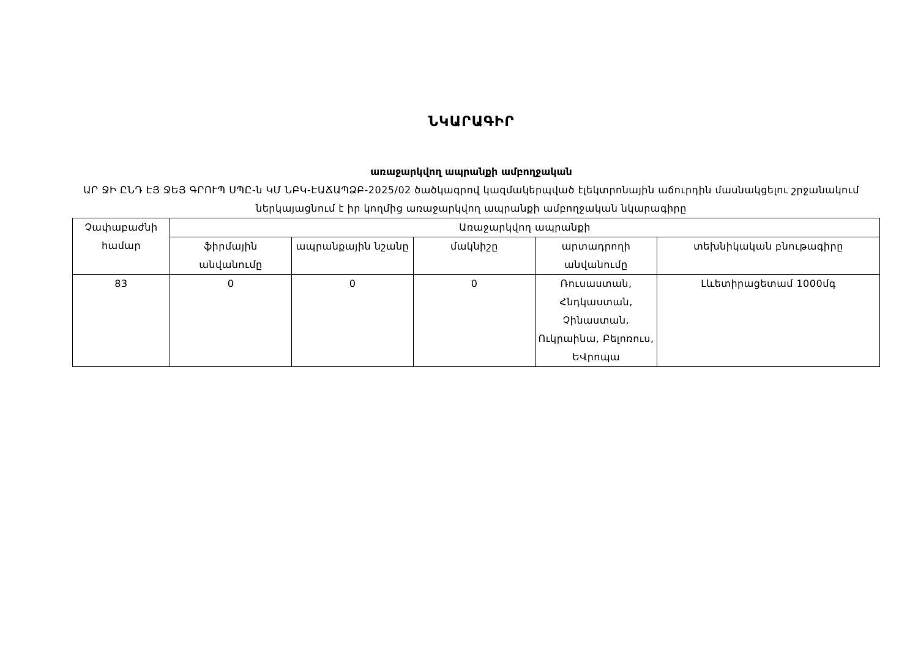ՆԿԱՐԱԳԻՐ
առաջարկվող ապրանքի ամբողջական
ԱՐ ՋԻ ԸՆԴ ԷՅ ՋԵՅ ԳՐՈՒՊ ՍՊԸ-ն ԿՄ ՆԲԿ-ԷԱՃԱՊՁԲ-2025/02 ծածկագրով կազմակերպված էլեկտրոնային աճուրդին մասնակցելու շրջանակում ներկայացնում է իր կողմից առաջարկվող ապրանքի ամբողջական նկարագիրը
| Չափաբաժնի համար | Առաջարկվող ապրանքի | | | | |
| --- | --- | --- | --- | --- | --- |
| | ֆիրմային անվանումը | ապրանքային նշանը | մակնիշը | արտադրողի անվանումը | տեխնիկական բնութագիրը |
| 83 | 0 | 0 | 0 | Ռուսաստան, Հնդկաստան, Չինաստան, Ուկրաինա, Բելոռուս, ԵՎրոպա | Լևետիրացետամ 1000մգ |